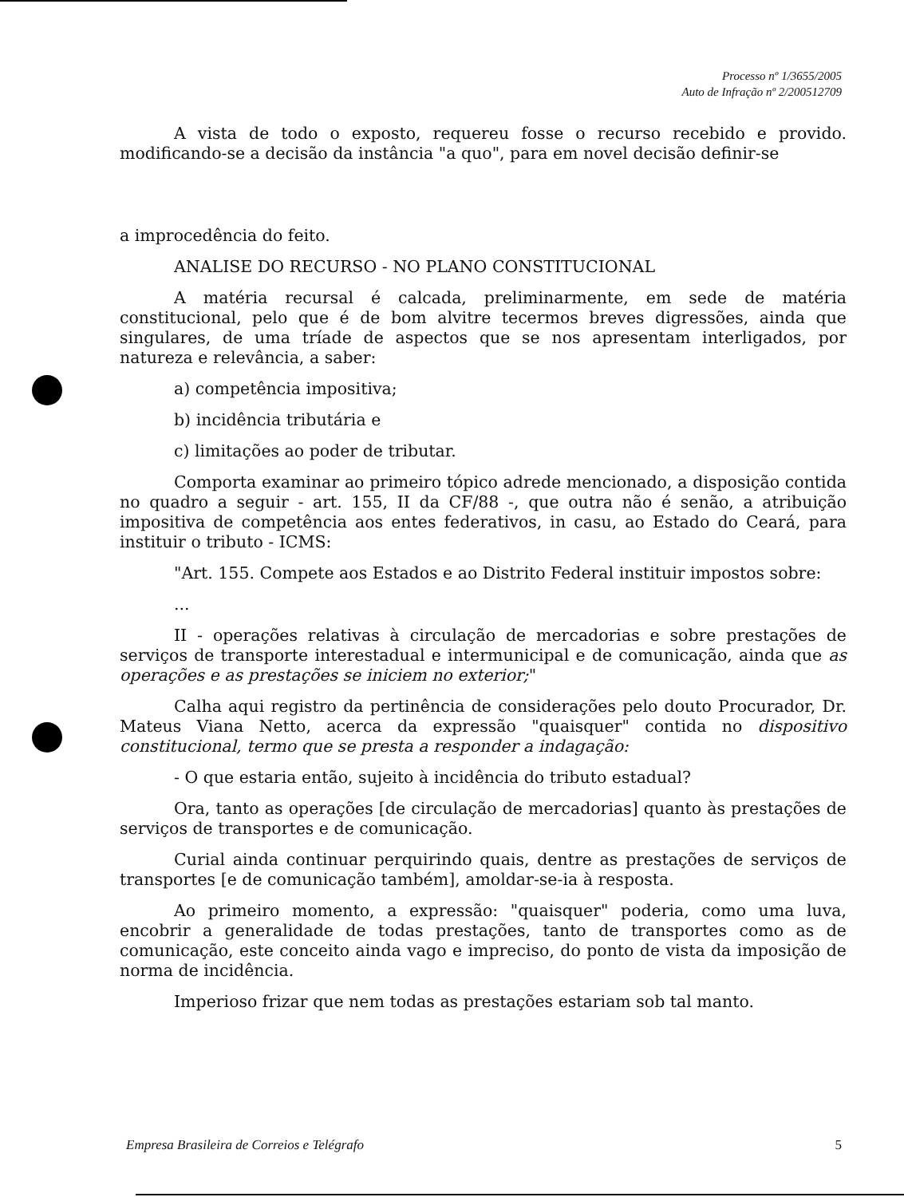Processo nº 1/3655/2005
Auto de Infração nº 2/200512709
A vista de todo o exposto, requereu fosse o recurso recebido e provido. modificando-se a decisão da instância "a quo", para em novel decisão definir-se
a improcedência do feito.
ANALISE DO RECURSO - NO PLANO CONSTITUCIONAL
A matéria recursal é calcada, preliminarmente, em sede de matéria constitucional, pelo que é de bom alvitre tecermos breves digressões, ainda que singulares, de uma tríade de aspectos que se nos apresentam interligados, por natureza e relevância, a saber:
a) competência impositiva;
b) incidência tributária e
c) limitações ao poder de tributar.
Comporta examinar ao primeiro tópico adrede mencionado, a disposição contida no quadro a seguir - art. 155, II da CF/88 -, que outra não é senão, a atribuição impositiva de competência aos entes federativos, in casu, ao Estado do Ceará, para instituir o tributo - ICMS:
"Art. 155. Compete aos Estados e ao Distrito Federal instituir impostos sobre:
...
II - operações relativas à circulação de mercadorias e sobre prestações de serviços de transporte interestadual e intermunicipal e de comunicação, ainda que as operações e as prestações se iniciem no exterior;"
Calha aqui registro da pertinência de considerações pelo douto Procurador, Dr. Mateus Viana Netto, acerca da expressão "quaisquer" contida no dispositivo constitucional, termo que se presta a responder a indagação:
- O que estaria então, sujeito à incidência do tributo estadual?
Ora, tanto as operações [de circulação de mercadorias] quanto às prestações de serviços de transportes e de comunicação.
Curial ainda continuar perquirindo quais, dentre as prestações de serviços de transportes [e de comunicação também], amoldar-se-ia à resposta.
Ao primeiro momento, a expressão: "quaisquer" poderia, como uma luva, encobrir a generalidade de todas prestações, tanto de transportes como as de comunicação, este conceito ainda vago e impreciso, do ponto de vista da imposição de norma de incidência.
Imperioso frizar que nem todas as prestações estariam sob tal manto.
Empresa Brasileira de Correios e Telégrafo 5